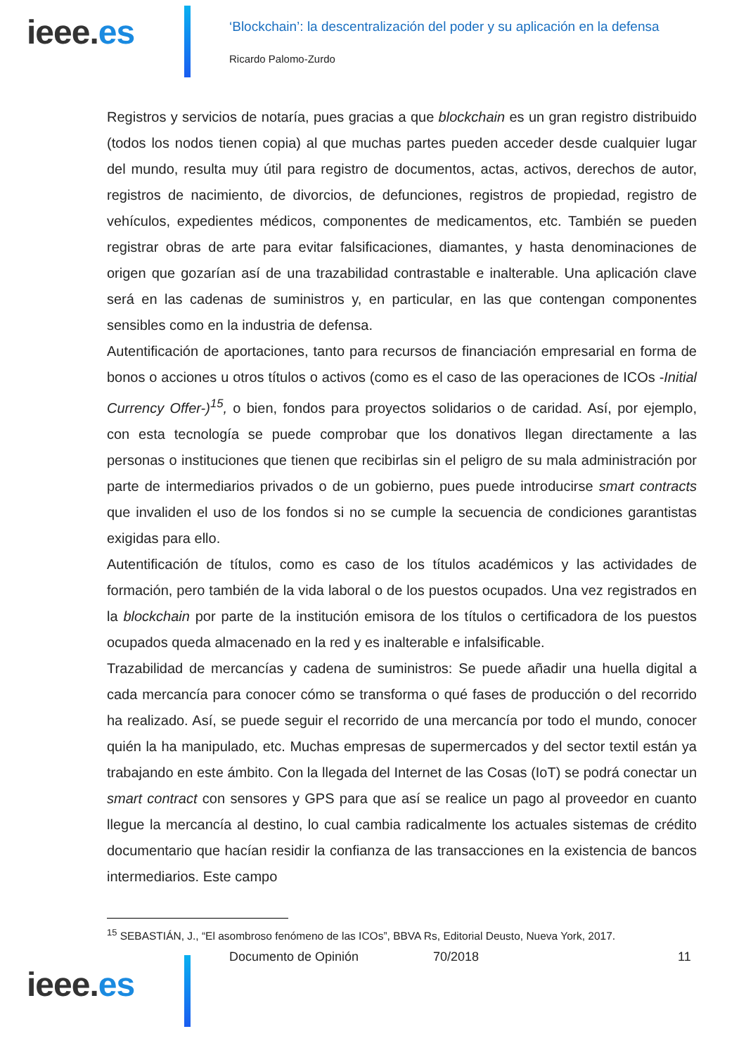ieee.es
‘Blockchain’: la descentralización del poder y su aplicación en la defensa
Ricardo Palomo-Zurdo
Registros y servicios de notaría, pues gracias a que blockchain es un gran registro distribuido (todos los nodos tienen copia) al que muchas partes pueden acceder desde cualquier lugar del mundo, resulta muy útil para registro de documentos, actas, activos, derechos de autor, registros de nacimiento, de divorcios, de defunciones, registros de propiedad, registro de vehículos, expedientes médicos, componentes de medicamentos, etc. También se pueden registrar obras de arte para evitar falsificaciones, diamantes, y hasta denominaciones de origen que gozarían así de una trazabilidad contrastable e inalterable. Una aplicación clave será en las cadenas de suministros y, en particular, en las que contengan componentes sensibles como en la industria de defensa.
Autentificación de aportaciones, tanto para recursos de financiación empresarial en forma de bonos o acciones u otros títulos o activos (como es el caso de las operaciones de ICOs -Initial Currency Offer-)<sup>15</sup>, o bien, fondos para proyectos solidarios o de caridad. Así, por ejemplo, con esta tecnología se puede comprobar que los donativos llegan directamente a las personas o instituciones que tienen que recibirlas sin el peligro de su mala administración por parte de intermediarios privados o de un gobierno, pues puede introducirse smart contracts que invaliden el uso de los fondos si no se cumple la secuencia de condiciones garantistas exigidas para ello.
Autentificación de títulos, como es caso de los títulos académicos y las actividades de formación, pero también de la vida laboral o de los puestos ocupados. Una vez registrados en la blockchain por parte de la institución emisora de los títulos o certificadora de los puestos ocupados queda almacenado en la red y es inalterable e infalsificable.
Trazabilidad de mercancías y cadena de suministros: Se puede añadir una huella digital a cada mercancía para conocer cómo se transforma o qué fases de producción o del recorrido ha realizado. Así, se puede seguir el recorrido de una mercancía por todo el mundo, conocer quién la ha manipulado, etc. Muchas empresas de supermercados y del sector textil están ya trabajando en este ámbito. Con la llegada del Internet de las Cosas (IoT) se podrá conectar un smart contract con sensores y GPS para que así se realice un pago al proveedor en cuanto llegue la mercancía al destino, lo cual cambia radicalmente los actuales sistemas de crédito documentario que hacían residir la confianza de las transacciones en la existencia de bancos intermediarios. Este campo
<sup>15</sup> SEBASTIÁN, J., “El asombroso fenómeno de las ICOs”, BBVA Rs, Editorial Deusto, Nueva York, 2017.
ieee.es
Documento de Opinión 70/2018 11